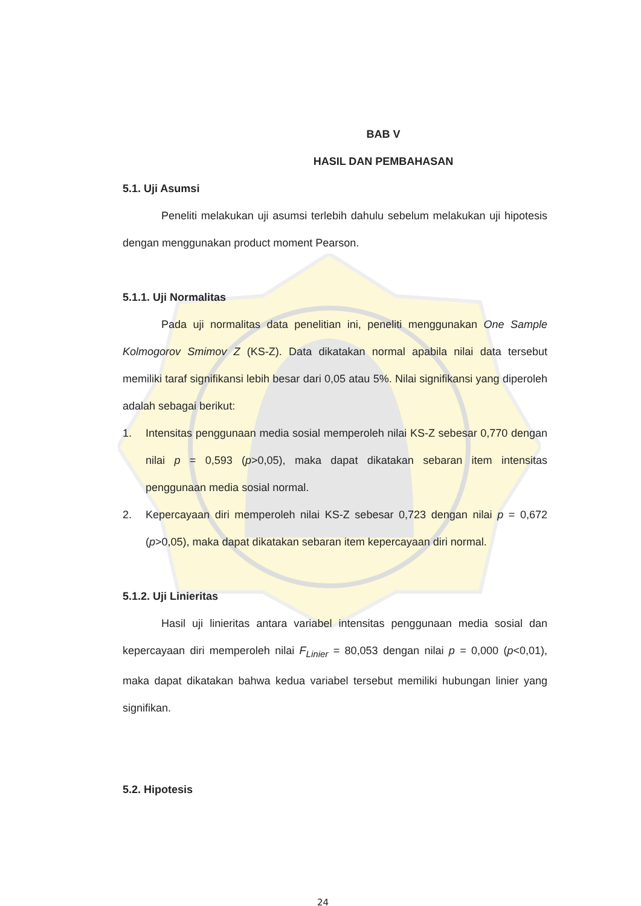BAB V
HASIL DAN PEMBAHASAN
5.1. Uji Asumsi
Peneliti melakukan uji asumsi terlebih dahulu sebelum melakukan uji hipotesis dengan menggunakan product moment Pearson.
5.1.1. Uji Normalitas
Pada uji normalitas data penelitian ini, peneliti menggunakan One Sample Kolmogorov Smimov Z (KS-Z). Data dikatakan normal apabila nilai data tersebut memiliki taraf signifikansi lebih besar dari 0,05 atau 5%. Nilai signifikansi yang diperoleh adalah sebagai berikut:
1. Intensitas penggunaan media sosial memperoleh nilai KS-Z sebesar 0,770 dengan nilai p = 0,593 (p>0,05), maka dapat dikatakan sebaran item intensitas penggunaan media sosial normal.
2. Kepercayaan diri memperoleh nilai KS-Z sebesar 0,723 dengan nilai p = 0,672 (p>0,05), maka dapat dikatakan sebaran item kepercayaan diri normal.
5.1.2. Uji Linieritas
Hasil uji linieritas antara variabel intensitas penggunaan media sosial dan kepercayaan diri memperoleh nilai F<sub>Linier</sub> = 80,053 dengan nilai p = 0,000 (p<0,01), maka dapat dikatakan bahwa kedua variabel tersebut memiliki hubungan linier yang signifikan.
5.2. Hipotesis
24